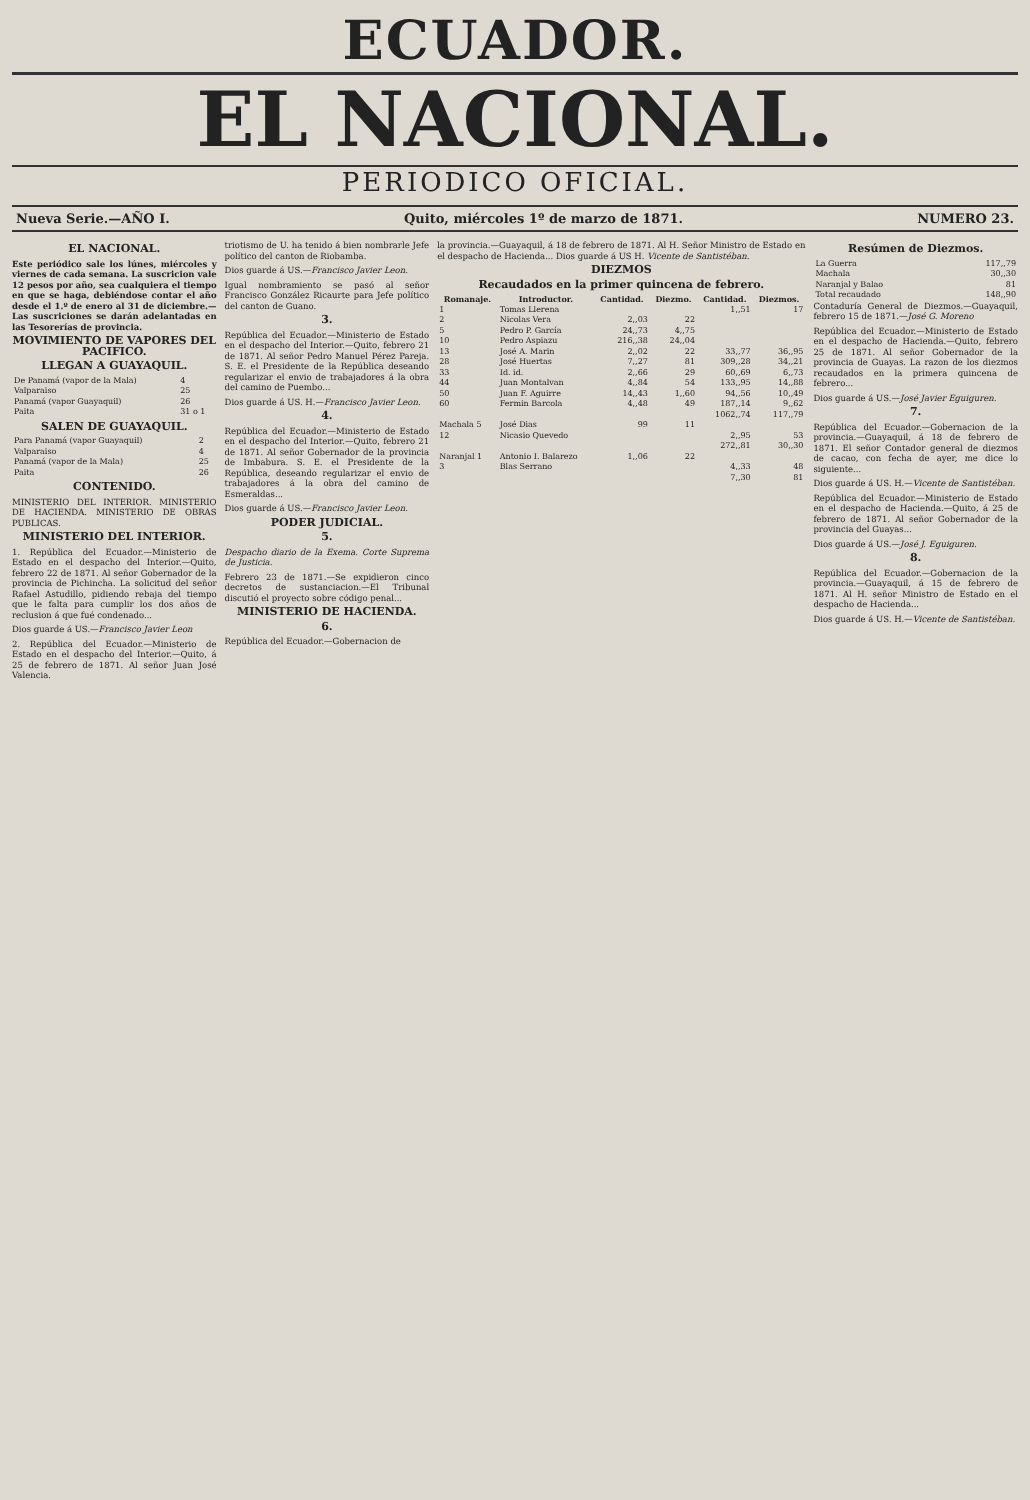ECUADOR.
EL NACIONAL.
PERIODICO OFICIAL.
Nueva Serie.—AÑO I. Quito, miércoles 1º de marzo de 1871. NUMERO 23.
EL NACIONAL.
Este periódico sale los lúnes, miércoles y viernes de cada semana. La suscricion vale 12 pesos por año, sea cualquiera el tiempo en que se haga, debiéndose contar el año desde el 1.º de enero al 31 de diciembre.—Las suscriciones se darán adelantadas en las Tesorerías de provincia.
MOVIMIENTO DE VAPORES DEL PACIFICO.
LLEGAN A GUAYAQUIL.
| De Panamá (vapor de la Mala) | 4 |
| Valparaiso | 25 |
| Panamá (vapor Guayaquil) | 26 |
| Paita | 31 o 1 |
SALEN DE GUAYAQUIL.
| Para Panamá (vapor Guayaquil) | 2 |
| Valparaiso | 4 |
| Panamá (vapor de la Mala) | 25 |
| Paita | 26 |
CONTENIDO.
MINISTERIO DEL INTERIOR. MINISTERIO DE HACIENDA. MINISTERIO DE OBRAS PUBLICAS.
MINISTERIO DEL INTERIOR.
1. República del Ecuador.—Ministerio de Estado en el despacho del Interior.—Quito, febrero 22 de 1871. Al señor Gobernador de la provincia de Pichincha. La solicitud del señor Rafael Astudillo, pidiendo rebaja del tiempo que le falta para cumplir los dos años de reclusion á que fué condenado...
Dios guarde á US.—Francisco Javier Leon
2. República del Ecuador.—Ministerio de Estado en el despacho del Interior.—Quito, á 25 de febrero de 1871. Al señor Juan José Valencia.
triotismo de U. ha tenido á bien nombrarle Jefe político del canton de Riobamba.
Dios guarde á US.—Francisco Javier Leon.
Igual nombramiento se pasó al señor Francisco González Ricaurte para Jefe político del canton de Guano.
3.
República del Ecuador.—Ministerio de Estado en el despacho del Interior.—Quito, febrero 21 de 1871. Al señor Pedro Manuel Pérez Pareja. S. E. el Presidente de la República deseando regularizar el envio de trabajadores á la obra del camino de Puembo...
Dios guarde á US. H.—Francisco Javier Leon.
4.
República del Ecuador.—Ministerio de Estado en el despacho del Interior.—Quito, febrero 21 de 1871. Al señor Gobernador de la provincia de Imbabura. S. E. el Presidente de la República, deseando regularizar el envio de trabajadores á la obra del camino de Esmeraldas...
Dios guarde á US.—Francisco Javier Leon.
PODER JUDICIAL.
5.
Despacho diario de la Exema. Corte Suprema de Justicia.
Febrero 23 de 1871.—Se expidieron cinco decretos de sustanciacion.—El Tribunal discutió el proyecto sobre código penal...
MINISTERIO DE HACIENDA.
6.
República del Ecuador.—Gobernacion de
la provincia.—Guayaquil, á 18 de febrero de 1871. Al H. Señor Ministro de Estado en el despacho de Hacienda... Dios guarde á US H. Vicente de Santistéban.
DIEZMOS
Recaudados en la primer quincena de febrero.
| Romanaje. | Introductor. | Cantidad. | Diezmo. | Cantidad. | Diezmos. |
| --- | --- | --- | --- | --- | --- |
| 1 | Tomas Llerena | | | 1,,51 | 17 |
| 2 | Nicolas Vera | 2,,03 | 22 | | |
| 5 | Pedro P. García | 24,,73 | 4,,75 | | |
| 10 | Pedro Aspiazu | 216,,38 | 24,,04 | | |
| 13 | José A. Marin | 2,,02 | 22 | 33,,77 | 36,,95 |
| 28 | José Huertas | 7,,27 | 81 | 309,,28 | 34,,21 |
| 33 | Id. id. | 2,,66 | 29 | 60,,69 | 6,,73 |
| 44 | Juan Montalvan | 4,,84 | 54 | 133,,95 | 14,,88 |
| 50 | Juan F. Aguirre | 14,,43 | 1,,60 | 94,,56 | 10,,49 |
| 60 | Fermin Barcola | 4,,48 | 49 | 187,,14 | 9,,62 |
| | | | | 1062,,74 | 117,,79 |
| Machala 5 | José Dias | 99 | 11 | | |
| 12 | Nicasio Quevedo | | | 2,,95 | 53 |
| | | | | 272,,81 | 30,,30 |
| Naranjal 1 | Antonio I. Balarezo | 1,,06 | 22 | | |
| 3 | Blas Serrano | | | 4,,33 | 48 |
| | | | | 7,,30 | 81 |
Resúmen de Diezmos.
| La Guerra | 117,,79 |
| Machala | 30,,30 |
| Naranjal y Balao | 81 |
| Total recaudado | 148,,90 |
Contaduría General de Diezmos.—Guayaquil, febrero 15 de 1871.—José G. Moreno
República del Ecuador.—Ministerio de Estado en el despacho de Hacienda.—Quito, febrero 25 de 1871. Al señor Gobernador de la provincia de Guayas. La razon de los diezmos recaudados en la primera quincena de febrero...
Dios guarde á US.—José Javier Eguiguren.
7.
República del Ecuador.—Gobernacion de la provincia.—Guayaquil, á 18 de febrero de 1871. El señor Contador general de diezmos de cacao, con fecha de ayer, me dice lo siguiente...
Dios guarde á US. H.—Vicente de Santistéban.
República del Ecuador.—Ministerio de Estado en el despacho de Hacienda.—Quito, á 25 de febrero de 1871. Al señor Gobernador de la provincia del Guayas...
Dios guarde á US.—José J. Eguiguren.
8.
República del Ecuador.—Gobernacion de la provincia.—Guayaquil, á 15 de febrero de 1871. Al H. señor Ministro de Estado en el despacho de Hacienda...
Dios guarde á US. H.—Vicente de Santistéban.